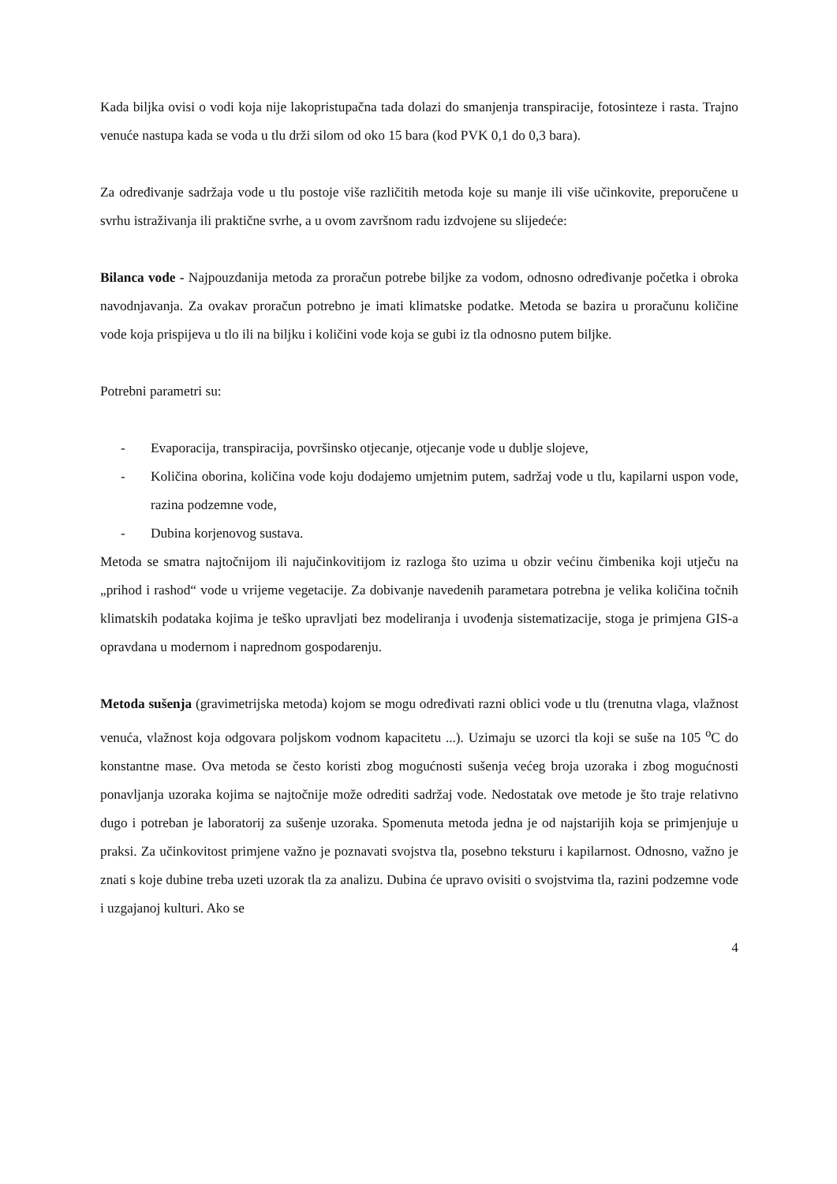Kada biljka ovisi o vodi koja nije lakopristupačna tada dolazi do smanjenja transpiracije, fotosinteze i rasta. Trajno venuće nastupa kada se voda u tlu drži silom od oko 15 bara (kod PVK 0,1 do 0,3 bara).
Za određivanje sadržaja vode u tlu postoje više različitih metoda koje su manje ili više učinkovite, preporučene u svrhu istraživanja ili praktične svrhe, a u ovom završnom radu izdvojene su slijedeće:
Bilanca vode - Najpouzdanija metoda za proračun potrebe biljke za vodom, odnosno određivanje početka i obroka navodnjavanja. Za ovakav proračun potrebno je imati klimatske podatke. Metoda se bazira u proračunu količine vode koja prispijeva u tlo ili na biljku i količini vode koja se gubi iz tla odnosno putem biljke.
Potrebni parametri su:
- Evaporacija, transpiracija, površinsko otjecanje, otjecanje vode u dublje slojeve,
- Količina oborina, količina vode koju dodajemo umjetnim putem, sadržaj vode u tlu, kapilarni uspon vode, razina podzemne vode,
- Dubina korjenovog sustava.
Metoda se smatra najtočnijom ili najučinkovitijom iz razloga što uzima u obzir većinu čimbenika koji utječu na „prihod i rashod“ vode u vrijeme vegetacije. Za dobivanje navedenih parametara potrebna je velika količina točnih klimatskih podataka kojima je teško upravljati bez modeliranja i uvođenja sistematizacije, stoga je primjena GIS-a opravdana u modernom i naprednom gospodarenju.
Metoda sušenja (gravimetrijska metoda) kojom se mogu određivati razni oblici vode u tlu (trenutna vlaga, vlažnost venuća, vlažnost koja odgovara poljskom vodnom kapacitetu ...). Uzimaju se uzorci tla koji se suše na 105 <sup>o</sup>C do konstantne mase. Ova metoda se često koristi zbog mogućnosti sušenja većeg broja uzoraka i zbog mogućnosti ponavljanja uzoraka kojima se najtočnije može odrediti sadržaj vode. Nedostatak ove metode je što traje relativno dugo i potreban je laboratorij za sušenje uzoraka. Spomenuta metoda jedna je od najstarijih koja se primjenjuje u praksi. Za učinkovitost primjene važno je poznavati svojstva tla, posebno teksturu i kapilarnost. Odnosno, važno je znati s koje dubine treba uzeti uzorak tla za analizu. Dubina će upravo ovisiti o svojstvima tla, razini podzemne vode i uzgajanoj kulturi. Ako se
4